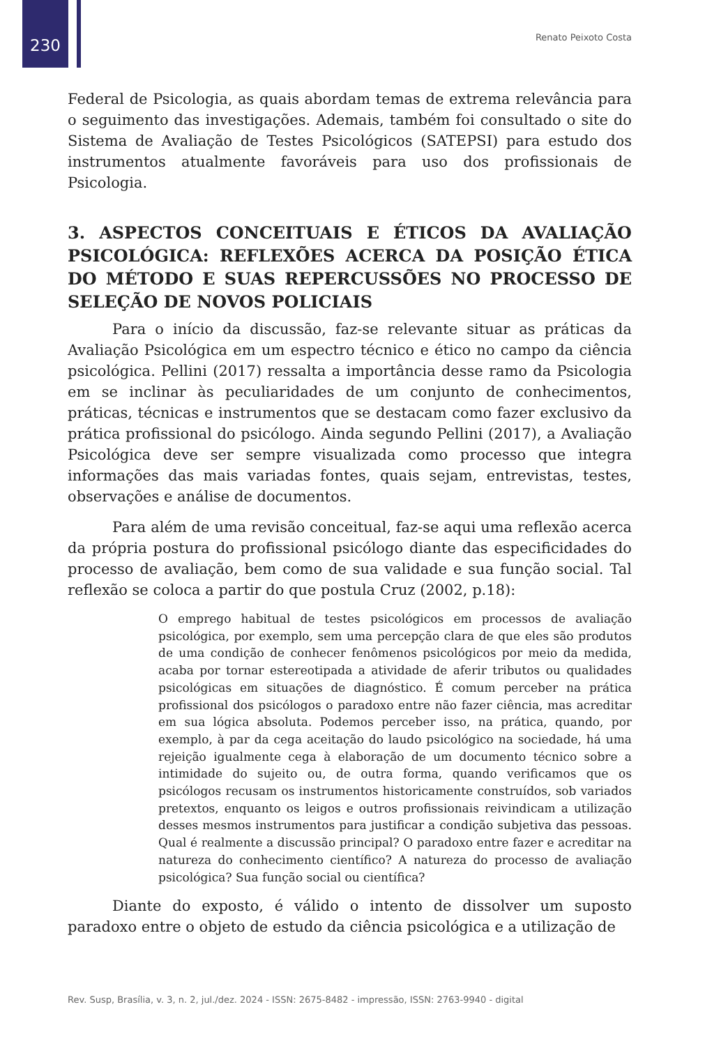230
Renato Peixoto Costa
Federal de Psicologia, as quais abordam temas de extrema relevância para o seguimento das investigações. Ademais, também foi consultado o site do Sistema de Avaliação de Testes Psicológicos (SATEPSI) para estudo dos instrumentos atualmente favoráveis para uso dos profissionais de Psicologia.
3. ASPECTOS CONCEITUAIS E ÉTICOS DA AVALIAÇÃO PSICOLÓGICA: REFLEXÕES ACERCA DA POSIÇÃO ÉTICA DO MÉTODO E SUAS REPERCUSSÕES NO PROCESSO DE SELEÇÃO DE NOVOS POLICIAIS
Para o início da discussão, faz-se relevante situar as práticas da Avaliação Psicológica em um espectro técnico e ético no campo da ciência psicológica. Pellini (2017) ressalta a importância desse ramo da Psicologia em se inclinar às peculiaridades de um conjunto de conhecimentos, práticas, técnicas e instrumentos que se destacam como fazer exclusivo da prática profissional do psicólogo. Ainda segundo Pellini (2017), a Avaliação Psicológica deve ser sempre visualizada como processo que integra informações das mais variadas fontes, quais sejam, entrevistas, testes, observações e análise de documentos.
Para além de uma revisão conceitual, faz-se aqui uma reflexão acerca da própria postura do profissional psicólogo diante das especificidades do processo de avaliação, bem como de sua validade e sua função social. Tal reflexão se coloca a partir do que postula Cruz (2002, p.18):
O emprego habitual de testes psicológicos em processos de avaliação psicológica, por exemplo, sem uma percepção clara de que eles são produtos de uma condição de conhecer fenômenos psicológicos por meio da medida, acaba por tornar estereotipada a atividade de aferir tributos ou qualidades psicológicas em situações de diagnóstico. É comum perceber na prática profissional dos psicólogos o paradoxo entre não fazer ciência, mas acreditar em sua lógica absoluta. Podemos perceber isso, na prática, quando, por exemplo, à par da cega aceitação do laudo psicológico na sociedade, há uma rejeição igualmente cega à elaboração de um documento técnico sobre a intimidade do sujeito ou, de outra forma, quando verificamos que os psicólogos recusam os instrumentos historicamente construídos, sob variados pretextos, enquanto os leigos e outros profissionais reivindicam a utilização desses mesmos instrumentos para justificar a condição subjetiva das pessoas. Qual é realmente a discussão principal? O paradoxo entre fazer e acreditar na natureza do conhecimento científico? A natureza do processo de avaliação psicológica? Sua função social ou científica?
Diante do exposto, é válido o intento de dissolver um suposto paradoxo entre o objeto de estudo da ciência psicológica e a utilização de
Rev. Susp, Brasília, v. 3, n. 2, jul./dez. 2024 - ISSN: 2675-8482 - impressão, ISSN: 2763-9940 - digital